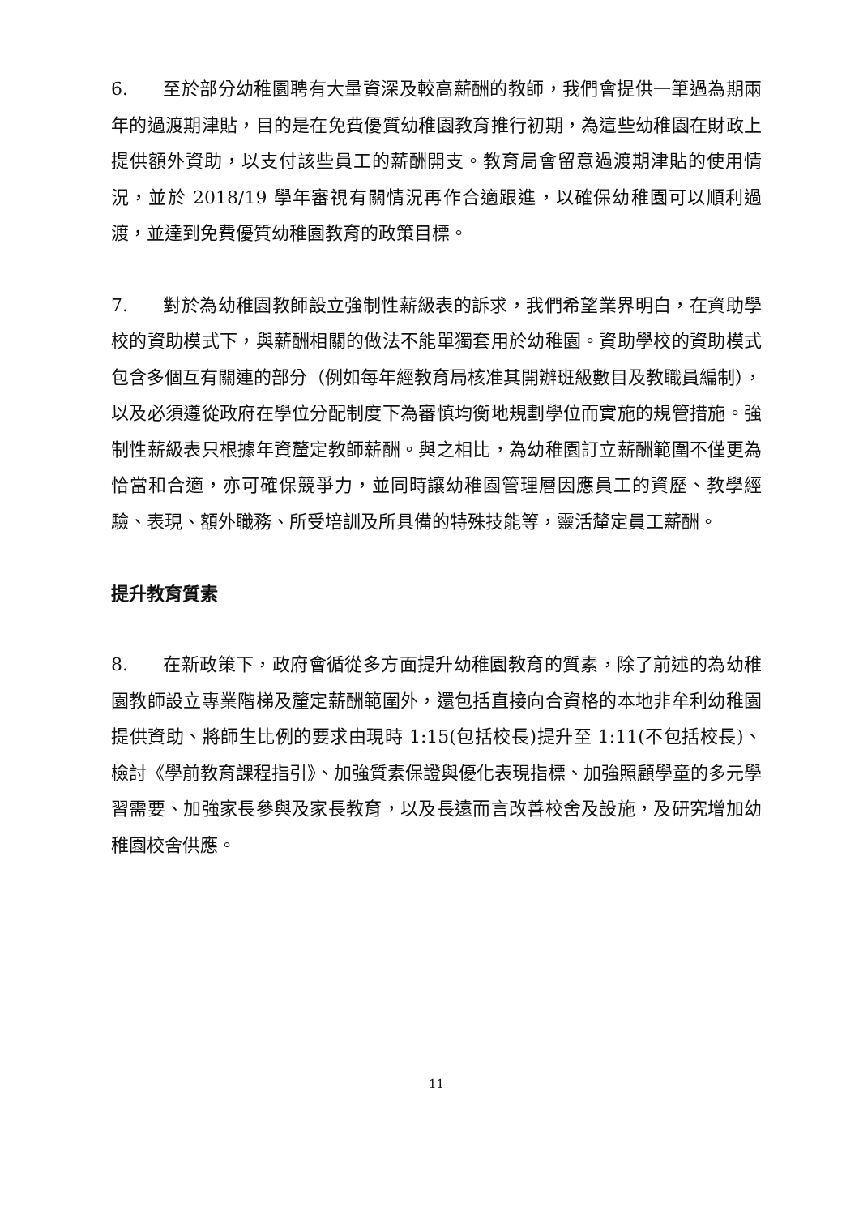6. 至於部分幼稚園聘有大量資深及較高薪酬的教師，我們會提供一筆過為期兩年的過渡期津貼，目的是在免費優質幼稚園教育推行初期，為這些幼稚園在財政上提供額外資助，以支付該些員工的薪酬開支。教育局會留意過渡期津貼的使用情況，並於 2018/19 學年審視有關情況再作合適跟進，以確保幼稚園可以順利過渡，並達到免費優質幼稚園教育的政策目標。
7. 對於為幼稚園教師設立強制性薪級表的訴求，我們希望業界明白，在資助學校的資助模式下，與薪酬相關的做法不能單獨套用於幼稚園。資助學校的資助模式包含多個互有關連的部分（例如每年經教育局核准其開辦班級數目及教職員編制），以及必須遵從政府在學位分配制度下為審慎均衡地規劃學位而實施的規管措施。強制性薪級表只根據年資釐定教師薪酬。與之相比，為幼稚園訂立薪酬範圍不僅更為恰當和合適，亦可確保競爭力，並同時讓幼稚園管理層因應員工的資歷、教學經驗、表現、額外職務、所受培訓及所具備的特殊技能等，靈活釐定員工薪酬。
提升教育質素
8. 在新政策下，政府會循從多方面提升幼稚園教育的質素，除了前述的為幼稚園教師設立專業階梯及釐定薪酬範圍外，還包括直接向合資格的本地非牟利幼稚園提供資助、將師生比例的要求由現時 1:15(包括校長)提升至 1:11(不包括校長)、檢討《學前教育課程指引》、加強質素保證與優化表現指標、加強照顧學童的多元學習需要、加強家長參與及家長教育，以及長遠而言改善校舍及設施，及研究增加幼稚園校舍供應。
11